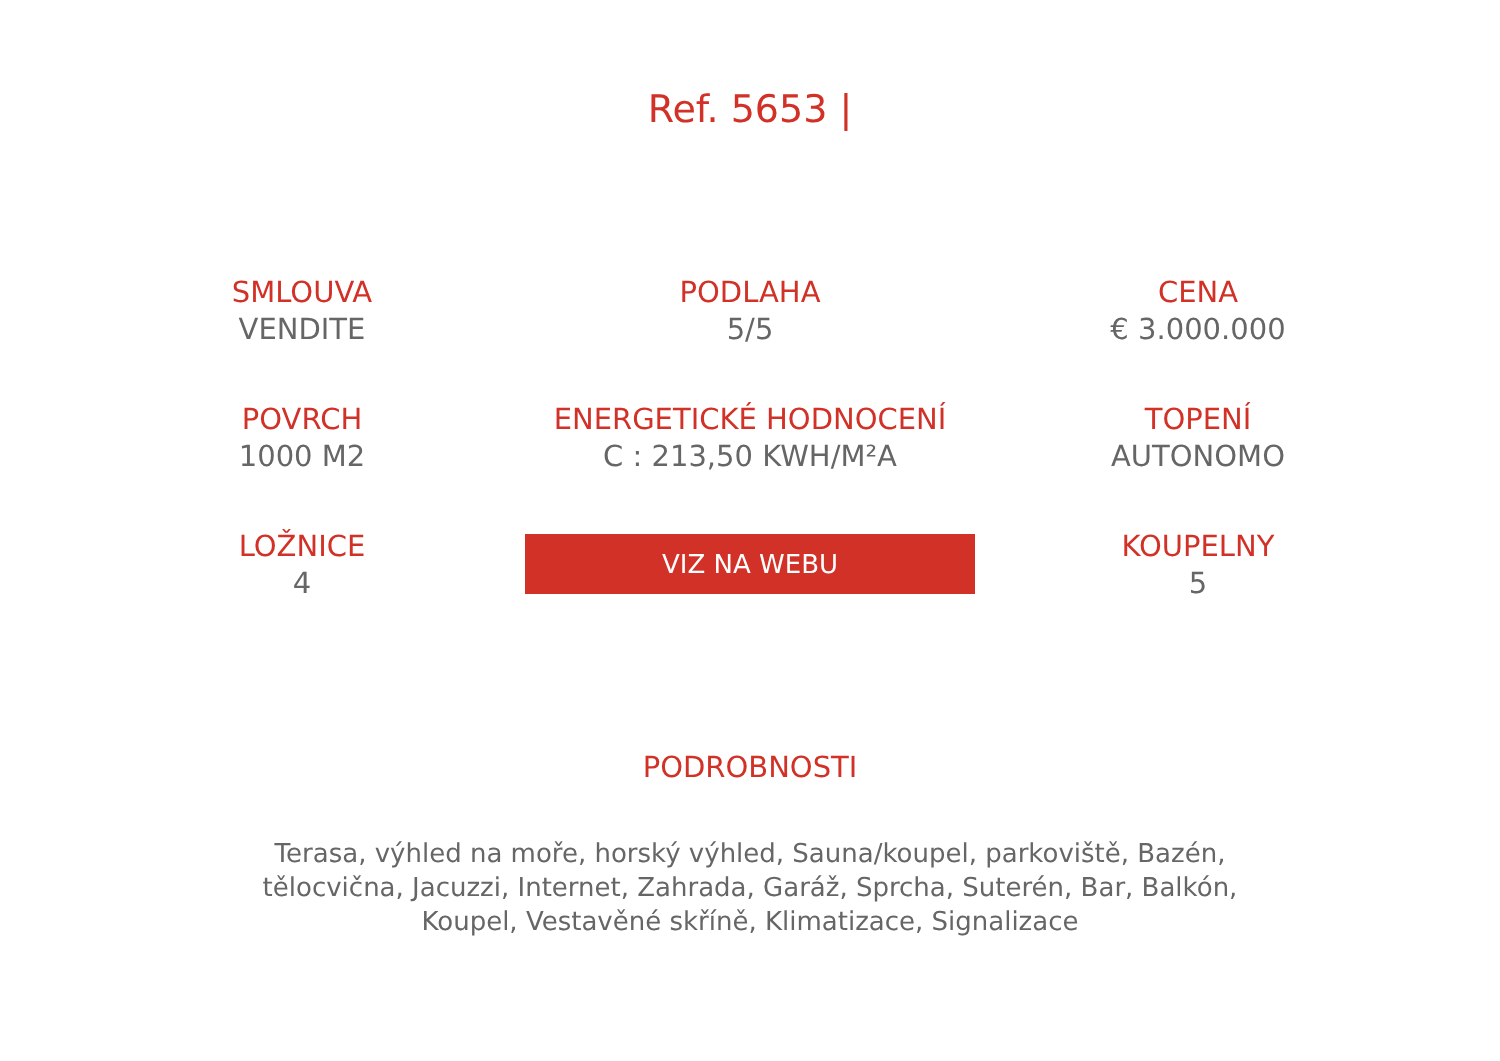Ref. 5653 |
SMLOUVA
VENDITE
PODLAHA
5/5
CENA
€ 3.000.000
POVRCH
1000 M2
ENERGETICKÉ HODNOCENÍ
C : 213,50 KWH/M²A
TOPENÍ
AUTONOMO
LOŽNICE
4
VIZ NA WEBU
KOUPELNY
5
PODROBNOSTI
Terasa, výhled na moře, horský výhled, Sauna/koupel, parkoviště, Bazén, tělocvična, Jacuzzi, Internet, Zahrada, Garáž, Sprcha, Suterén, Bar, Balkón, Koupel, Vestavěné skříně, Klimatizace, Signalizace